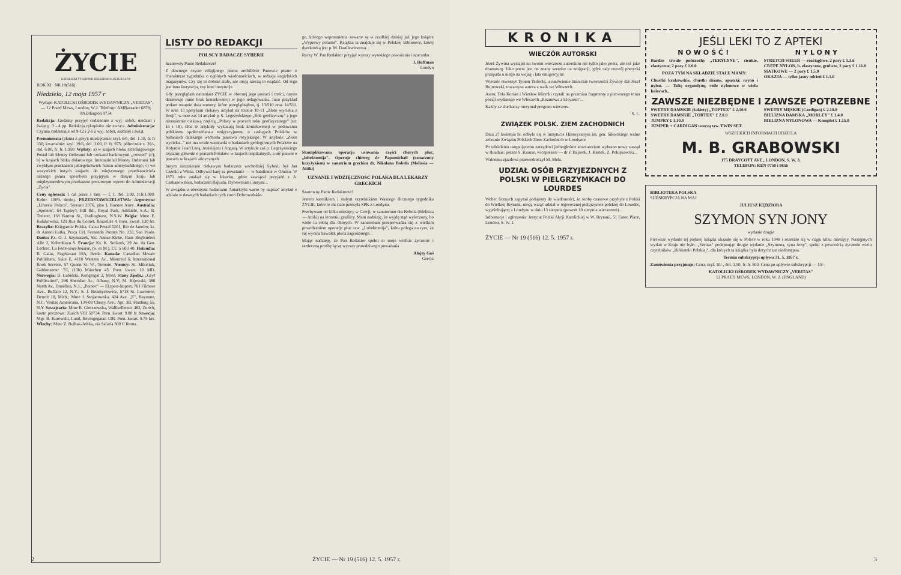ŻYCIE
KATOLICKI TYGODNIK RELIGIJNO-KULTURALNY
ROK XI NR 19(516)
Niedziela, 12 maja 1957 r
Wydaje: KATOLICKI OŚRODEK WYDAWNICZY „VERITAS", — 12 Praed Mews, London, W.2. Telefony: AMBassador 6879; PADdington 9734
Redakcja: Godziny przyjęć codziennie z wyj. sobót, niedziel i świąt g. 3 - 4 pp. Redakcja rękopisów nie zwraca. Administracja: Czynna codziennie od 9-12 i 2-5 z wyj. sobót, niedziel i świąt.
Prenumerata (płatna z góry): miesięcznie: szyl. 6/6, dol. 1.10, fr. fr 330; kwartalnie: szyl. 19/6, dol. 3.00, fr. fr. 975; półrocznie s. 39/-, dol. 6.00, fr. fr. 1.950. Wpłaty: a) w krajach bloku szterlingowego: Postal lub Money Orderami lub czekami bankowymi „crossed" (//); b) w krajach bloku dolarowego: International Money Orderami lub zwykłym przekazem jakiegokolwiek banku amerykańskiego; c) we wszystkich innych krajach: do miejscowego przedstawiciela naszego pisma sposobem przyjętym w danym kraju lub międzynarodowym przekazem pocztowym wprost do Administracji „Życia".
Ceny ogłoszeń: 1 cal przez 1 łam — £ 1, dol. 3.00, fr.fr.1.000. Kolor. 100% drożej. PRZEDSTAWICIELSTWA: Argentyna: „Libreria Polaca", Serrano 2076, piso I, Buenos Aires. Australia: „Spolem", 64 Tapley's Hill Rd., Royal Park, Adelaide, S.A.; R. Treister, 138 Burton St., Darlinghurst, N.S.W. Belgia: Mme E. Kulakowska, 129 Rue du Cornet, Bruxelles 4. Pren. kwart. 130 frs. Brazylia: Księgarnia Polska, Caixa Postal 5201, Rio de Janeiro; ks. dr Antoni Łatka, Praça Cel. Fernando Prestes No. 233, Sao Paulo. Dania: Ks. O. J. Szymaszek, Skt. Annae Kirke, Hans Bogbinders Alle 2, Kobenhavn S. Francja: Ks. K. Stolarek, 29 Av. du Gen. Leclerc, La Ferté-sous-Jouarre, (S. et M.), CC 5 603 40. Holandia: B. Galas, Fagelstraat 15A, Breda. Kanada: Canadian Mosaic Publishers, Suite E, 4118 Western Av., Montreal 6; International Book Service, 57 Queen St. W., Toronto. Niemcy: St. Mikiciuk, Gablonzerstr. 7/I, (13b) München 45. Pren. kwart. 10 MD. Norwegia: B. Łubiński, Kongesgat 2, Moss. Stany Zjedn.: „Gryf Publication", 296 Sheridan Av., Albany, N.Y; M. Kijowski, 380 North Av., Dunellen, N.J.; „Pomoc" — Eksport-Import, 761 Filmore Ave., Buffalo 12, N.Y.; S. J. Rozmysłowicz, 5718 St. Lawrence, Detroit 10, Mich.; Mme J. Stojanowska, 424 Ave. „E", Bayonne, N.J.; Veritas Americana, 134-09 Cherry Ave., Apt. 3B, Flushing 55, N.Y. Szwajcaria: Mme B. Gierszewska, Wallisellenstr. 483, Zurich, konto pocztowe: Zurich VIII 50734. Pren. kwart. 9.00 fr. Szwecja: Mgr. B. Kurowski, Lund, Revingegatan 13B. Pren. kwart. 9.75 krs. Włochy: Mme Z. Bulhak-Jelska, via Salaria 300 C Roma.
LISTY DO REDAKCJI
POLSCY BADACZE SYBERII
Szanowny Panie Redaktorze!
Z dawnego czysto religijnego pisma zrobiliście Panowie pismo o charakterze tygodnika o ogólnych wiadomościach, w rodzaju angielskich magazynów. Czy się to dobrze stało, nie moją rzeczą to osądzić. Od tego jest inna instytucja, czy inne instytucje.
Gdy przeglądam natomiast ŻYCIE w obecnej jego postaci i treści, często denerwuje mnie brak konsekwencji w jego redagowaniu. Jako przykład podam ostatnie dwa numery, które przeglądnąłem, tj. 13/510 oraz 14/511. W nrze 13 spotykam ciekawy artykuł na stronie 10-11 „Złoto wycieka z Rosji", w nrze zaś 14 artykuł p. S. Legeżyńskiego „Rok geofizyczny" z jego niezmiernie ciekawą częścią „Polacy w pracach roku geofizycznego" (str. 15 i 18). Oba te artykuły wykazują brak konsekwencji w podawaniu polskiemu społeczeństwu emigracyjnemu o zasługach Polaków w badaniach dalekiego wschodu państwa rosyjskiego. W artykule „Złoto wycieka..." nie ma wcale wzmianki o badaniach geologicznych Polaków na Kołymie i nad Leną, Jenisiejem i Angarą. W artykule zaś p. Legeżyńskiego czytamy głównie o pracach Polaków w krajach tropikalnych, a nic prawie o pracach w krajach arktycznych.
Innym niezmiernie ciekawym badaczem wschodniej Syberii był Jan Czerski z Wilna. Odbywał karę za powstanie — w batalionie w Omsku. W 1871 roku znalazł się w Irkucku, gdzie zawiązał przyjaźń z A. Czekanowskim, badaczem Bajkału, Dybowskim i innymi...
W związku z obecnymi badaniami Antarktyki warto by napisać artykuł o udziale w dawnych badaniach tych stron Dobrowolskie-
go, którego wspomnienia zawarte są w rzadkiej dzisiaj już jego książce „Wyprawy polarne". Książka ta znajduje się w Polskiej Bibliotece, której dyrektorką jest p. M. Danilewiczowa.
Raczy W. Pan Redaktor przyjąć wyrazy wysokiego poważania i szacunku
J. Hoffman
Londyn
Skomplikowana operacja usuwania części chorych płuc, „lobektomija". Operuje chirurg dr Papamichail (oznaczony krzyżykiem) w sanatrium greckim dr. Nikolana Bobola (Melissia — Attiki)
UZNANIE I WDZIĘCZNOŚĆ POLAKA DLA LEKARZY GRECKICH
Szanowny Panie Redaktorze!
Jestem katolikiem i stałym czytelnikiem Waszego ślicznego tygodnika ŻYCIE, które to mi stale przesyła SPK z Londynu.
Przebywam od kilku miesięcy w Grecji, w sanatorium dra Bobola (Melissia — Attiki) na leczeniu gruźlicy. Mam nadzieję, że wyjdę stąd wyleczony, bo wiele tu robią dla chorych. W sanatorium przeprowadza się z wielkim powodzeniem operacje płuc tzw. „Lobektomija", która polega na tym, że się wycina kawałek płuca zagrożonego...
Mając nadzieję, że Pan Redaktor spełni to moje wielkie życzenie i serdeczną prośbę łączę wyrazy prawdziwego poważania
Alojzy Gaś
Grecja
2
ŻYCIE — Nr 19 (516) 12. 5. 1957 r.
KRONIKA
WIECZÓR AUTORSKI
Józef Żywina wystąpił na swoim wieczorze autorskim nie tylko jako poeta, ale też jako dramaturg. Jako poeta jest on znany szeroko na emigracji, gdyż cały rozwój poetycki przepada u niego na wojnę i lata emigracyjne.
Wieczór otworzył Tymon Terlecki, a omówienie literackie twórczości Żywiny dał Józef Bujnowski, towarzysz autora z walk we Włoszech.
Autor, Tola Korian i Wiesław Mirecki czytali na przemian fragmenty z pierwszego tomu poezji wydanego we Włoszech „Rozmowa z kścyzem"...
Każdy ze słuchaczy otrzymał program wieczoru.
S. L.
ZWIĄZEK POLSK. ZIEM ZACHODNICH
Dnia 27 kwietnia br. odbyło się w Instytucie Historycznym im. gen. Sikorskiego walne zebranie Związku Polskich Ziem Zachodnich w Londynie.
Po udzieleniu ustępującemu zarządowi jednogłośnie absolutorium wybrano nowy zarząd w składzie: prezes S. Krause, wiceprezesi — dr F. Bajorek, J. Kłosek, Z. Poklękowski...
Walnemu zjazdowi przewodniczył M. Mela.
UDZIAŁ OSÓB PRZYJEZDNYCH Z POLSKI W PIELGRZYMKACH DO LOURDES
Wobec licznych zapytań podajemy do wiadomości, że osoby czasowo przybyłe z Polski do Wielkiej Brytanii, mogą wziąć udział w tegorocznej pielgrzymce polskiej do Lourdes, wyjeżdżającej z Londynu w dniu 13 sierpnia (powrót 19 sierpnia wieczorem)...
Informacje i zgłoszenia: Instytut Polski Akcji Katolickiej w W. Brytanii, 51 Eaton Place, London, S. W. 1.
ŻYCIE — Nr 19 (516) 12. 5. 1957 r.
JEŚLI LEKI TO Z APTEKI
NOWOŚĆ!
Bardzo trwałe pończochy „TERYLYNE", cienkie, elastyczne, 2 pary £ 1.0.0
POZA TYM NA SKŁADZIE STALE MAMY:
Chustki krakowskie, chustki dziane, apaszki: rayon i nylon. — Taftę organdynę, voile nylonowe w wielu kolorach...
NYLONY
STRETCH SHEER — rozciągliwe, 2 pary £ 1.3.6
CREPE NYLON, b. elastyczne, grubsze, 2 pary £ 1.11.0
SIATKOWE — 2 pary £ 1.5.0
OKAZJA — tylko jasny odcień £ 1.1.0
ZAWSZE NIEZBĘDNE I ZAWSZE POTRZEBNE
SWETRY DAMSKIE (żakiety) „TOPTEX" £ 2.10.0
SWETRY DAMSKIE „TORTEX" £ 2.0.0
JUMPRY £ 1.10.0
JUMPER + CARDIGAN tworzą tzw. TWIN SET.
SWETRY MĘSKIE (Cardigan) £ 2.10.0
BIELIZNA DAMSKA „MORLEY" £ 1.4.0
BIELIZNA NYLONOWA — Komplet £ 1.15.0
WSZELKICH INFORMACJI UDZIELA
M. B. GRABOWSKI
175 DRAYCOTT AVE., LONDON, S. W. 3.
TELEFON: KEN 0750 i 9656
BIBLIOTEKA POLSKA
SUBSKRYPCJA NA MAJ
JULIUSZ KĘDZIORA
SZYMON SYN JONY
wydanie drugie
Pierwsze wydanie tej pięknej książki ukazało się w Polsce w roku 1948 i rozeszło się w ciągu kilku miesięcy. Następnych wydań w Kraju nie było. „Veritas" podejmując drugie wydanie „Szymona, syna Jony", spełni z pewnością życzenie wielu czytelników „Biblioteki Polskiej", dla których ta książka była dotychczas niedostępna.
Termin subskrypcji upływa 31. 5. 1957 r.
Zamówienia przyjmuje: Cena: szyl. 10/-, dol. 1.50, fr. fr. 500. Cena po upływie subskrypcji — 15/-.
KATOLICKI OŚRODEK WYDAWNICZY „VERITAS"
12 PRAED MEWS, LONDON, W. 2. (ENGLAND)
3